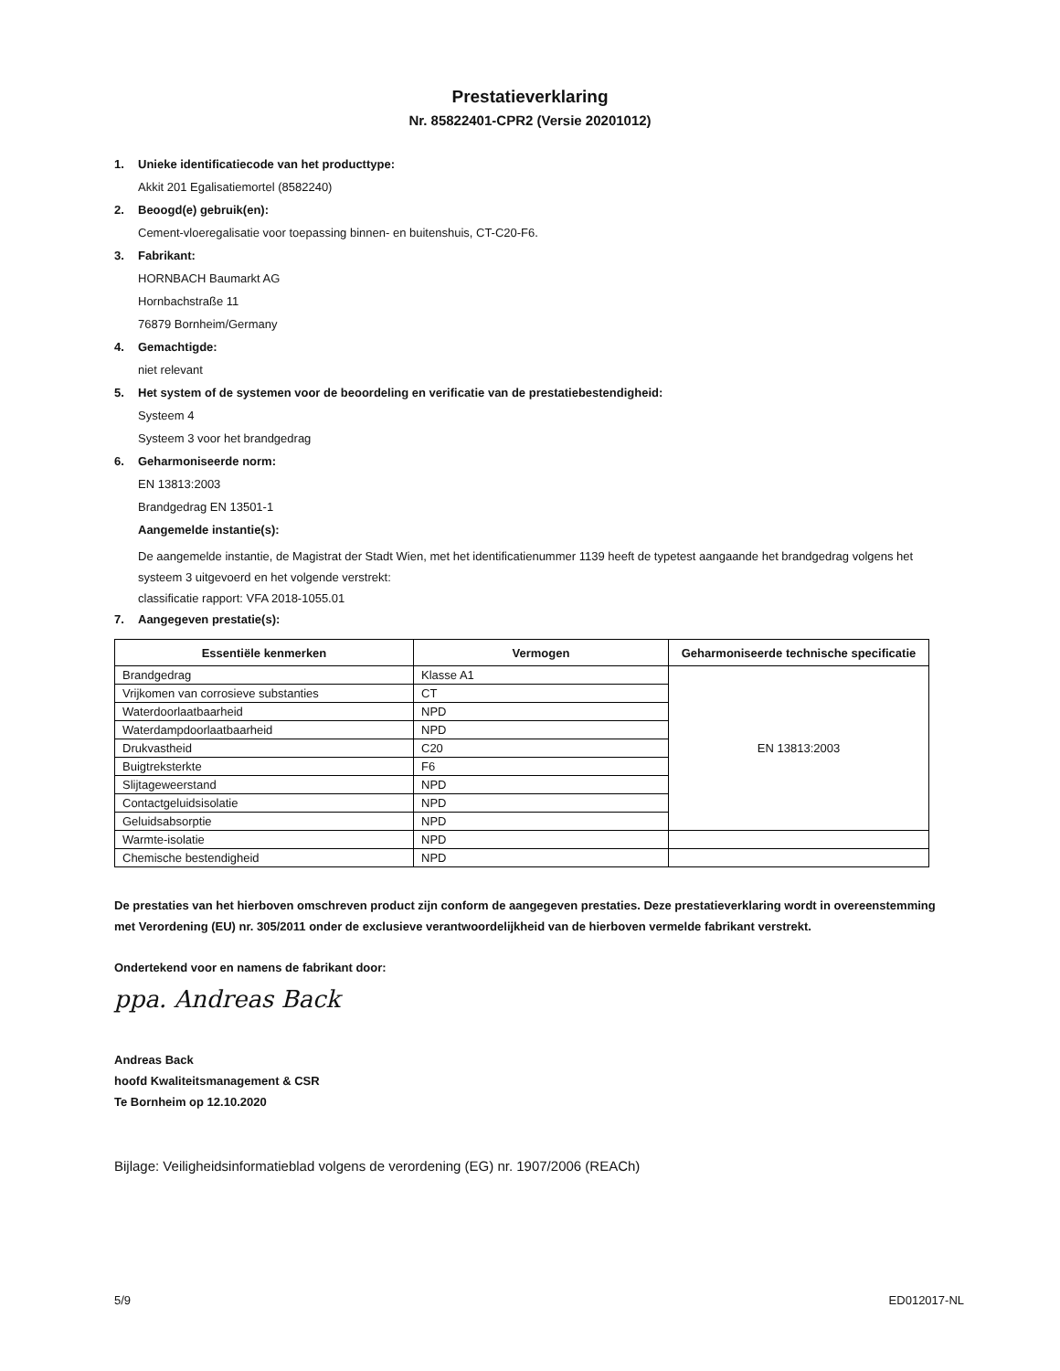Prestatieverklaring
Nr. 85822401-CPR2 (Versie 20201012)
1. Unieke identificatiecode van het producttype:
Akkit 201 Egalisatiemortel (8582240)
2. Beoogd(e) gebruik(en):
Cement-vloeregalisatie voor toepassing binnen- en buitenshuis, CT-C20-F6.
3. Fabrikant:
HORNBACH Baumarkt AG
Hornbachstraße 11
76879 Bornheim/Germany
4. Gemachtigde:
niet relevant
5. Het system of de systemen voor de beoordeling en verificatie van de prestatiebestendigheid:
Systeem 4
Systeem 3 voor het brandgedrag
6. Geharmoniseerde norm:
EN 13813:2003
Brandgedrag EN 13501-1
Aangemelde instantie(s):
De aangemelde instantie, de Magistrat der Stadt Wien, met het identificatienummer 1139 heeft de typetest aangaande het brandgedrag volgens het systeem 3 uitgevoerd en het volgende verstrekt:
classificatie rapport: VFA 2018-1055.01
7. Aangegeven prestatie(s):
| Essentiële kenmerken | Vermogen | Geharmoniseerde technische specificatie |
| --- | --- | --- |
| Brandgedrag | Klasse A1 | EN 13813:2003 |
| Vrijkomen van corrosieve substanties | CT | |
| Waterdoorlaatbaarheid | NPD | |
| Waterdampdoorlaatbaarheid | NPD | |
| Drukvastheid | C20 | |
| Buigtreksterkte | F6 | |
| Slijtageweerstand | NPD | |
| Contactgeluidsisolatie | NPD | |
| Geluidsabsorptie | NPD | |
| Warmte-isolatie | NPD | |
| Chemische bestendigheid | NPD | |
De prestaties van het hierboven omschreven product zijn conform de aangegeven prestaties. Deze prestatieverklaring wordt in overeenstemming met Verordening (EU) nr. 305/2011 onder de exclusieve verantwoordelijkheid van de hierboven vermelde fabrikant verstrekt.
Ondertekend voor en namens de fabrikant door:
ppa. Andreas Back
Andreas Back
hoofd Kwaliteitsmanagement & CSR
Te Bornheim op 12.10.2020
Bijlage: Veiligheidsinformatieblad volgens de verordening (EG) nr. 1907/2006 (REACh)
5/9 ED012017-NL